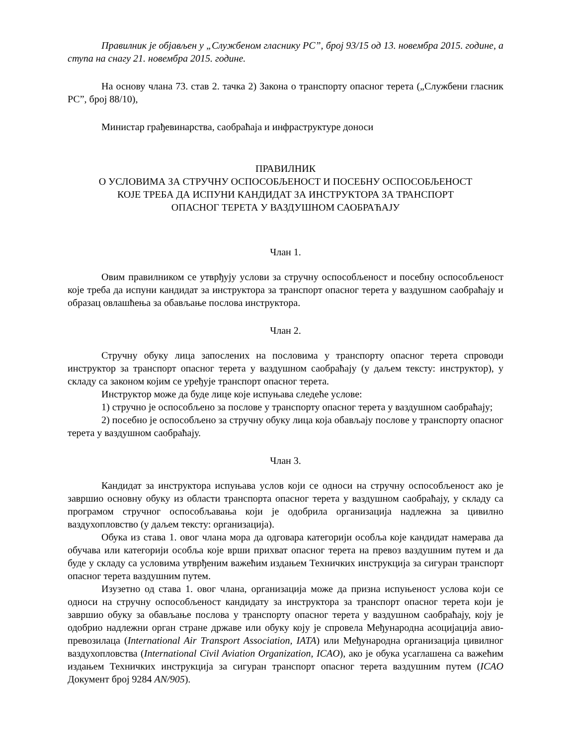Правилник је објављен у „Службеном гласнику РС”, број 93/15 од 13. новембра 2015. године, а ступа на снагу 21. новембра 2015. године.
На основу члана 73. став 2. тачка 2) Закона о транспорту опасног терета („Службени гласник РС”, број 88/10),
Министар грађевинарства, саобраћаја и инфраструктуре доноси
ПРАВИЛНИК
О УСЛОВИМА ЗА СТРУЧНУ ОСПОСОБЉЕНОСТ И ПОСЕБНУ ОСПОСОБЉЕНОСТ
КОЈЕ ТРЕБА ДА ИСПУНИ КАНДИДАТ ЗА ИНСТРУКТОРА ЗА ТРАНСПОРТ
ОПАСНОГ ТЕРЕТА У ВАЗДУШНОМ САОБРАЋАЈУ
Члан 1.
Овим правилником се утврђују услови за стручну оспособљеност и посебну оспособљеност које треба да испуни кандидат за инструктора за транспорт опасног терета у ваздушном саобраћају и образац овлашћења за обављање послова инструктора.
Члан 2.
Стручну обуку лица запослених на пословима у транспорту опасног терета спроводи инструктор за транспорт опасног терета у ваздушном саобраћају (у даљем тексту: инструктор), у складу са законом којим се уређује транспорт опасног терета.
Инструктор може да буде лице које испуњава следеће услове:
1) стручно је оспособљено за послове у транспорту опасног терета у ваздушном саобраћају;
2) посебно је оспособљено за стручну обуку лица која обављају послове у транспорту опасног терета у ваздушном саобраћају.
Члан 3.
Кандидат за инструктора испуњава услов који се односи на стручну оспособљеност ако је завршио основну обуку из области транспорта опасног терета у ваздушном саобраћају, у складу са програмом стручног оспособљавања који је одобрила организација надлежна за цивилно ваздухопловство (у даљем тексту: организација).
Обука из става 1. овог члана мора да одговара категорији особља које кандидат намерава да обучава или категорији особља које врши прихват опасног терета на превоз ваздушним путем и да буде у складу са условима утврђеним важећим издањем Техничких инструкција за сигуран транспорт опасног терета ваздушним путем.
Изузетно од става 1. овог члана, организација може да призна испуњеност услова који се односи на стручну оспособљеност кандидату за инструктора за транспорт опасног терета који је завршио обуку за обављање послова у транспорту опасног терета у ваздушном саобраћају, коју је одобрио надлежни орган стране државе или обуку коју је спровела Међународна асоцијација авио-превозилаца (International Air Transport Association, IATA) или Међународна организација цивилног ваздухопловства (International Civil Aviation Organization, ICAO), ако је обука усаглашена са важећим издањем Техничких инструкција за сигуран транспорт опасног терета ваздушним путем (ICAO Документ број 9284 AN/905).